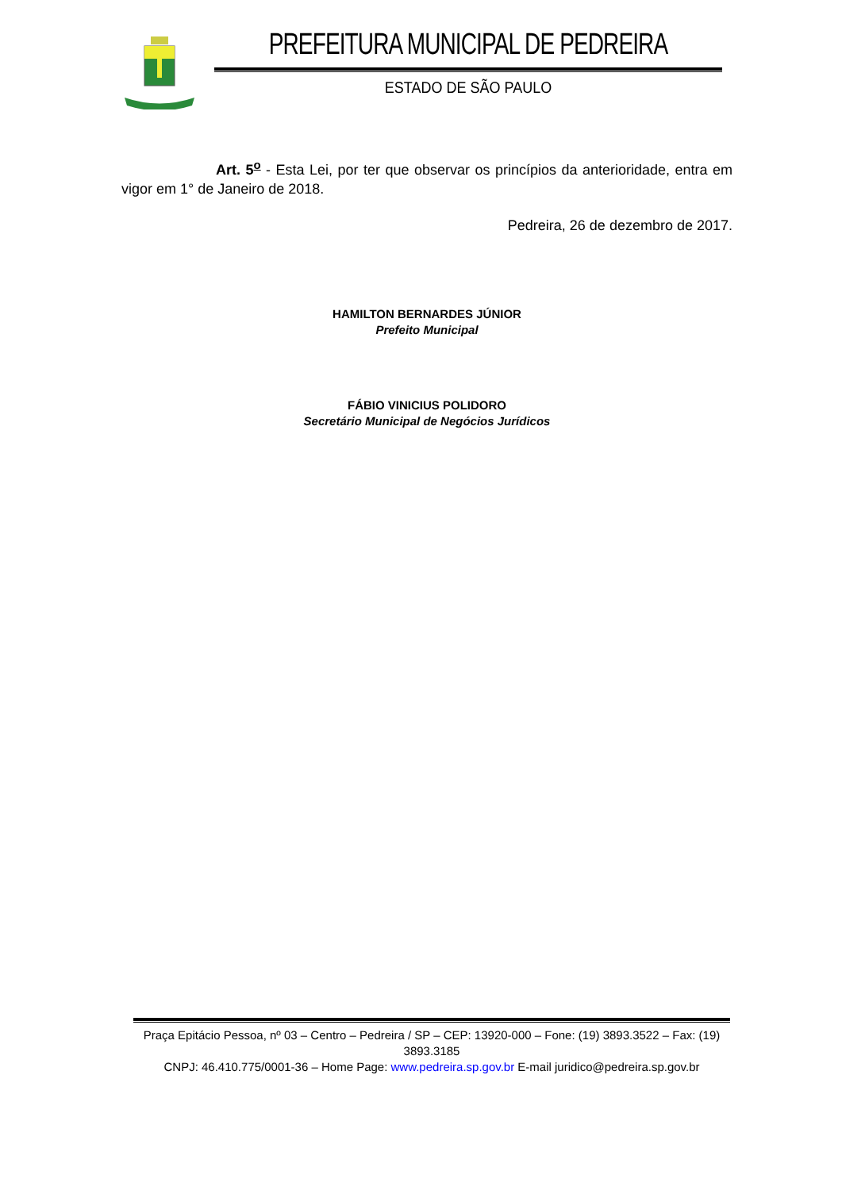PREFEITURA MUNICIPAL DE PEDREIRA
ESTADO DE SÃO PAULO
Art. 5<sup>o</sup> - Esta Lei, por ter que observar os princípios da anterioridade, entra em vigor em 1° de Janeiro de 2018.
Pedreira, 26 de dezembro de 2017.
HAMILTON BERNARDES JÚNIOR
Prefeito Municipal
FÁBIO VINICIUS POLIDORO
Secretário Municipal de Negócios Jurídicos
Praça Epitácio Pessoa, nº 03 – Centro – Pedreira / SP – CEP: 13920-000 – Fone: (19) 3893.3522 – Fax: (19) 3893.3185
CNPJ: 46.410.775/0001-36 – Home Page: www.pedreira.sp.gov.br E-mail juridico@pedreira.sp.gov.br